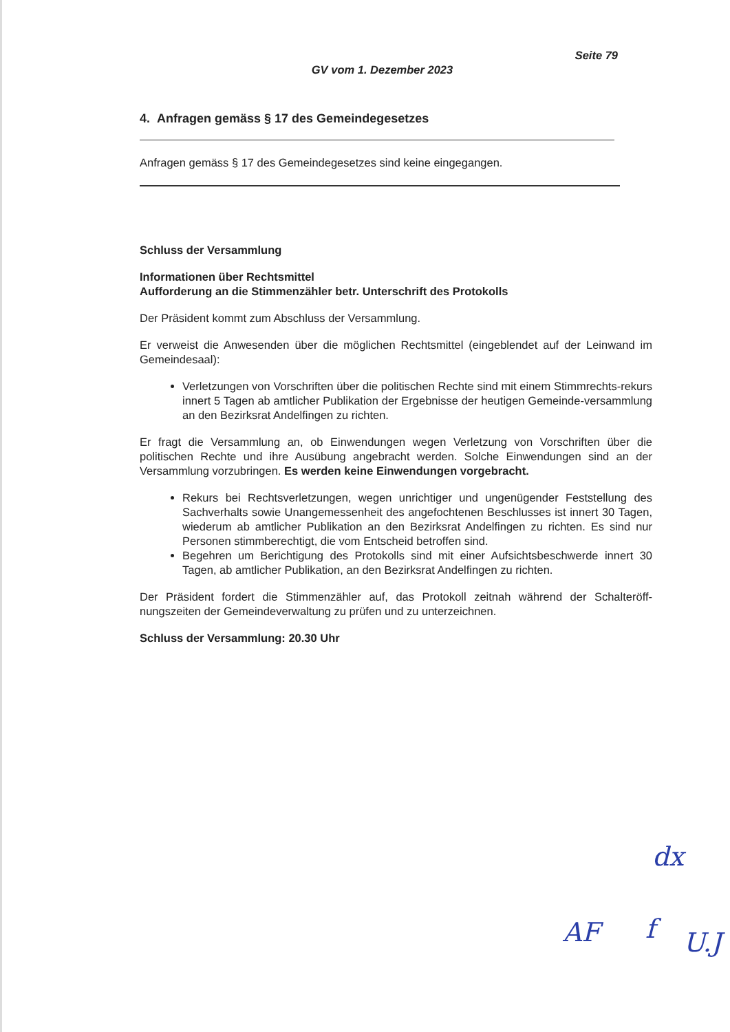Seite 79
GV vom 1. Dezember 2023
4. Anfragen gemäss § 17 des Gemeindegesetzes
Anfragen gemäss § 17 des Gemeindegesetzes sind keine eingegangen.
Schluss der Versammlung
Informationen über Rechtsmittel
Aufforderung an die Stimmenzähler betr. Unterschrift des Protokolls
Der Präsident kommt zum Abschluss der Versammlung.
Er verweist die Anwesenden über die möglichen Rechtsmittel (eingeblendet auf der Leinwand im Gemeindesaal):
Verletzungen von Vorschriften über die politischen Rechte sind mit einem Stimmrechts-rekurs innert 5 Tagen ab amtlicher Publikation der Ergebnisse der heutigen Gemeinde-versammlung an den Bezirksrat Andelfingen zu richten.
Er fragt die Versammlung an, ob Einwendungen wegen Verletzung von Vorschriften über die politischen Rechte und ihre Ausübung angebracht werden. Solche Einwendungen sind an der Versammlung vorzubringen. Es werden keine Einwendungen vorgebracht.
Rekurs bei Rechtsverletzungen, wegen unrichtiger und ungenügender Feststellung des Sachverhalts sowie Unangemessenheit des angefochtenen Beschlusses ist innert 30 Tagen, wiederum ab amtlicher Publikation an den Bezirksrat Andelfingen zu richten. Es sind nur Personen stimmberechtigt, die vom Entscheid betroffen sind.
Begehren um Berichtigung des Protokolls sind mit einer Aufsichtsbeschwerde innert 30 Tagen, ab amtlicher Publikation, an den Bezirksrat Andelfingen zu richten.
Der Präsident fordert die Stimmenzähler auf, das Protokoll zeitnah während der Schalteröff-nungszeiten der Gemeindeverwaltung zu prüfen und zu unterzeichnen.
Schluss der Versammlung: 20.30 Uhr
dx
AF f U.J